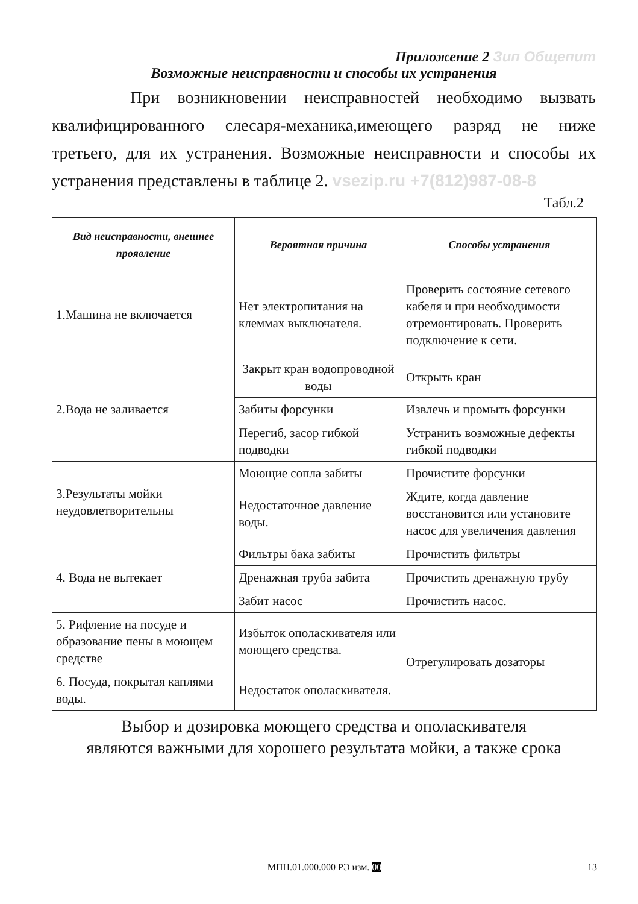Приложение 2 Зип Общепит
Возможные неисправности и способы их устранения
При возникновении неисправностей необходимо вызвать квалифицированного слесаря-механика,имеющего разряд не ниже третьего, для их устранения. Возможные неисправности и способы их устранения представлены в таблице 2. vsezip.ru +7(812)987-08-8
Табл.2
| Вид неисправности, внешнее проявление | Вероятная причина | Способы устранения |
| --- | --- | --- |
| 1.Машина не включается | Нет электропитания на клеммах выключателя. | Проверить состояние сетевого кабеля и при необходимости отремонтировать. Проверить подключение к сети. |
| 2.Вода не заливается | Закрыт кран водопроводной воды | Открыть кран |
| | Забиты форсунки | Извлечь и промыть форсунки |
| | Перегиб, засор гибкой подводки | Устранить возможные дефекты гибкой подводки |
| 3.Результаты мойки неудовлетворительны | Моющие сопла забиты | Прочистите форсунки |
| | Недостаточное давление воды. | Ждите, когда давление восстановится или установите насос для увеличения давления |
| 4. Вода не вытекает | Фильтры бака забиты | Прочистить фильтры |
| | Дренажная труба забита | Прочистить дренажную трубу |
| | Забит насос | Прочистить насос. |
| 5. Рифление на посуде и образование пены в моющем средстве | Избыток ополаскивателя или моющего средства. | Отрегулировать дозаторы |
| 6. Посуда, покрытая каплями воды. | Недостаток ополаскивателя. | |
Выбор и дозировка моющего средства и ополаскивателя
являются важными для хорошего результата мойки, а также срока
МПН.01.000.000 РЭ изм. 00 13